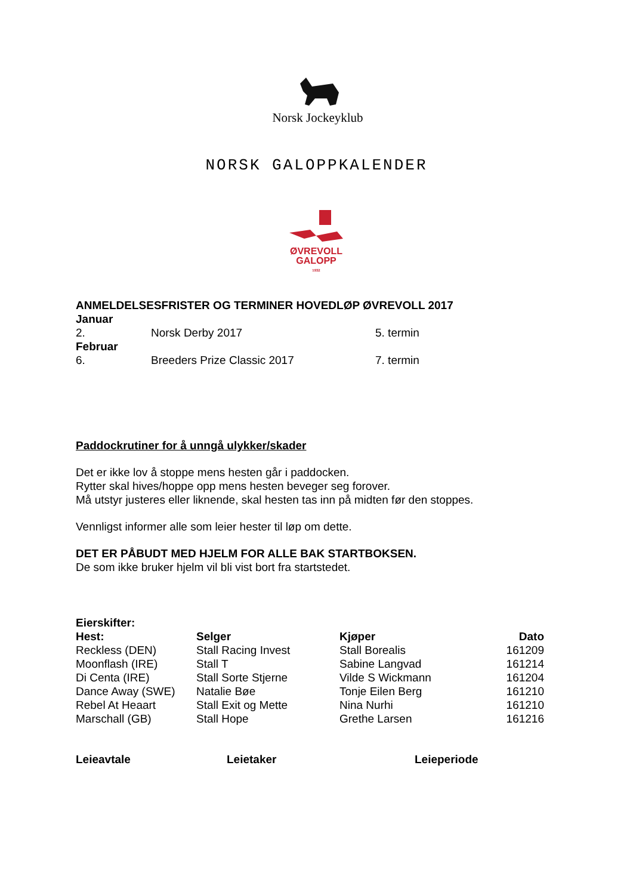Norsk Jockeyklub
NORSK GALOPPKALENDER
ØVREVOLL
GALOPP
1932
ANMELDELSESFRISTER OG TERMINER HOVEDLØP ØVREVOLL 2017
| Januar | | |
| 2. | Norsk Derby 2017 | 5. termin |
| Februar | | |
| 6. | Breeders Prize Classic 2017 | 7. termin |
Paddockrutiner for å unngå ulykker/skader
Det er ikke lov å stoppe mens hesten går i paddocken.
Rytter skal hives/hoppe opp mens hesten beveger seg forover.
Må utstyr justeres eller liknende, skal hesten tas inn på midten før den stoppes.
Vennligst informer alle som leier hester til løp om dette.
DET ER PÅBUDT MED HJELM FOR ALLE BAK STARTBOKSEN.
De som ikke bruker hjelm vil bli vist bort fra startstedet.
Eierskifter:
| Hest: | Selger | Kjøper | Dato |
| --- | --- | --- | --- |
| Reckless (DEN) | Stall Racing Invest | Stall Borealis | 161209 |
| Moonflash (IRE) | Stall T | Sabine Langvad | 161214 |
| Di Centa (IRE) | Stall Sorte Stjerne | Vilde S Wickmann | 161204 |
| Dance Away (SWE) | Natalie Bøe | Tonje Eilen Berg | 161210 |
| Rebel At Heaart | Stall Exit og Mette | Nina Nurhi | 161210 |
| Marschall (GB) | Stall Hope | Grethe Larsen | 161216 |
| Leieavtale | Leietaker | Leieperiode |
| --- | --- | --- |